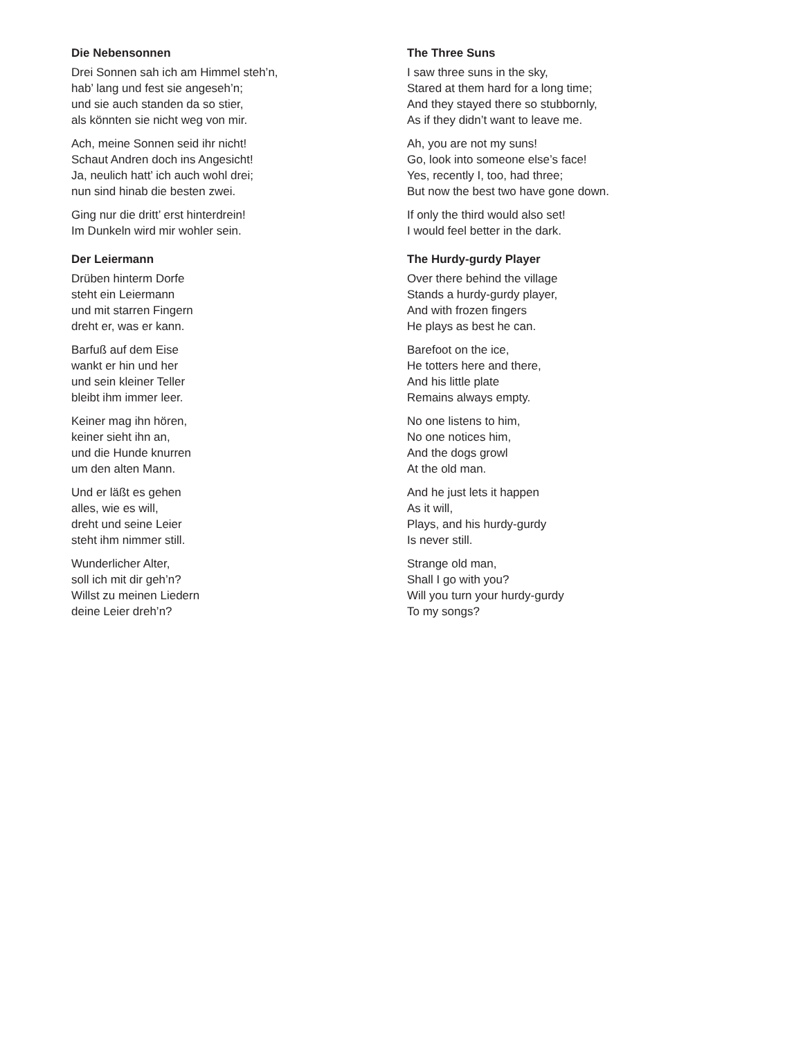Die Nebensonnen
Drei Sonnen sah ich am Himmel steh’n,
hab’ lang und fest sie angeseh’n;
und sie auch standen da so stier,
als könnten sie nicht weg von mir.
Ach, meine Sonnen seid ihr nicht!
Schaut Andren doch ins Angesicht!
Ja, neulich hatt’ ich auch wohl drei;
nun sind hinab die besten zwei.
Ging nur die dritt’ erst hinterdrein!
Im Dunkeln wird mir wohler sein.
Der Leiermann
Drüben hinterm Dorfe
steht ein Leiermann
und mit starren Fingern
dreht er, was er kann.
Barfuß auf dem Eise
wankt er hin und her
und sein kleiner Teller
bleibt ihm immer leer.
Keiner mag ihn hören,
keiner sieht ihn an,
und die Hunde knurren
um den alten Mann.
Und er läßt es gehen
alles, wie es will,
dreht und seine Leier
steht ihm nimmer still.
Wunderlicher Alter,
soll ich mit dir geh’n?
Willst zu meinen Liedern
deine Leier dreh’n?
The Three Suns
I saw three suns in the sky,
Stared at them hard for a long time;
And they stayed there so stubbornly,
As if they didn’t want to leave me.
Ah, you are not my suns!
Go, look into someone else’s face!
Yes, recently I, too, had three;
But now the best two have gone down.
If only the third would also set!
I would feel better in the dark.
The Hurdy-gurdy Player
Over there behind the village
Stands a hurdy-gurdy player,
And with frozen fingers
He plays as best he can.
Barefoot on the ice,
He totters here and there,
And his little plate
Remains always empty.
No one listens to him,
No one notices him,
And the dogs growl
At the old man.
And he just lets it happen
As it will,
Plays, and his hurdy-gurdy
Is never still.
Strange old man,
Shall I go with you?
Will you turn your hurdy-gurdy
To my songs?